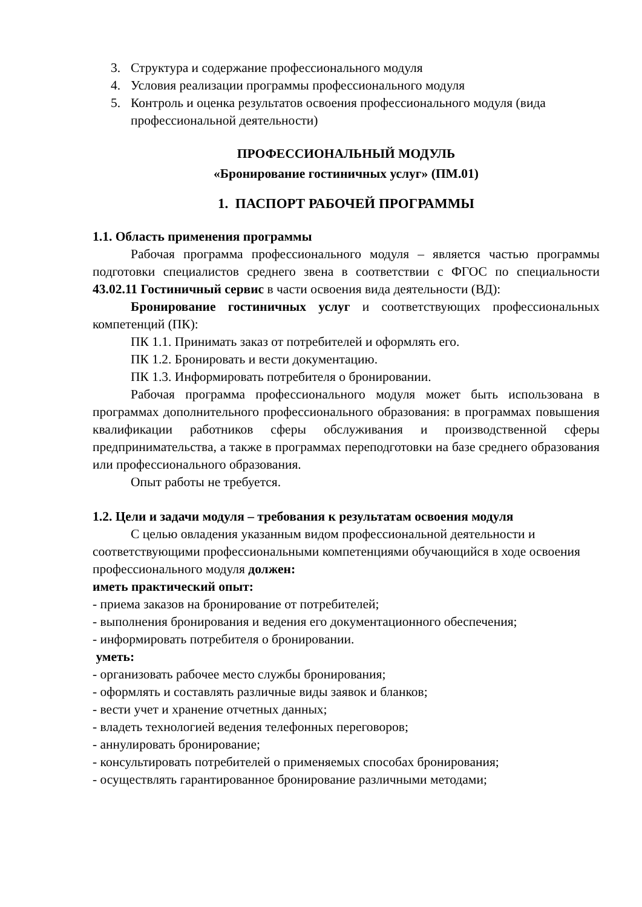3. Структура и содержание профессионального модуля
4. Условия реализации программы профессионального модуля
5. Контроль и оценка результатов освоения профессионального модуля (вида профессиональной деятельности)
ПРОФЕССИОНАЛЬНЫЙ МОДУЛЬ
«Бронирование гостиничных услуг» (ПМ.01)
1. ПАСПОРТ РАБОЧЕЙ ПРОГРАММЫ
1.1. Область применения программы
Рабочая программа профессионального модуля – является частью программы подготовки специалистов среднего звена в соответствии с ФГОС по специальности 43.02.11 Гостиничный сервис в части освоения вида деятельности (ВД):
Бронирование гостиничных услуг и соответствующих профессиональных компетенций (ПК):
ПК 1.1. Принимать заказ от потребителей и оформлять его.
ПК 1.2. Бронировать и вести документацию.
ПК 1.3. Информировать потребителя о бронировании.
Рабочая программа профессионального модуля может быть использована в программах дополнительного профессионального образования: в программах повышения квалификации работников сферы обслуживания и производственной сферы предпринимательства, а также в программах переподготовки на базе среднего образования или профессионального образования.
Опыт работы не требуется.
1.2. Цели и задачи модуля – требования к результатам освоения модуля
С целью овладения указанным видом профессиональной деятельности и соответствующими профессиональными компетенциями обучающийся в ходе освоения профессионального модуля должен:
иметь практический опыт:
- приема заказов на бронирование от потребителей;
- выполнения бронирования и ведения его документационного обеспечения;
- информировать потребителя о бронировании.
уметь:
- организовать рабочее место службы бронирования;
- оформлять и составлять различные виды заявок и бланков;
- вести учет и хранение отчетных данных;
- владеть технологией ведения телефонных переговоров;
- аннулировать бронирование;
- консультировать потребителей о применяемых способах бронирования;
- осуществлять гарантированное бронирование различными методами;